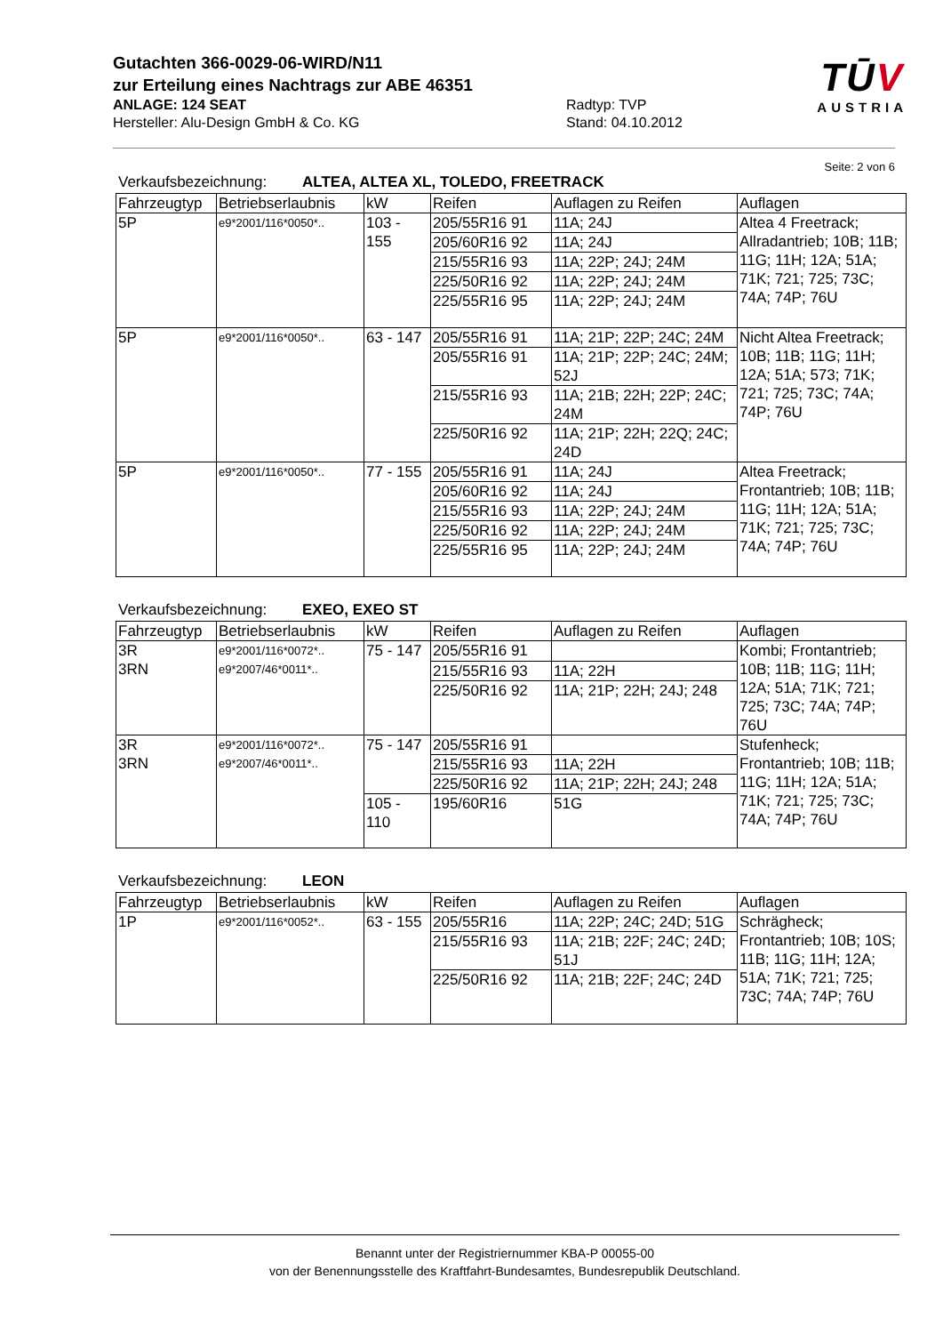Gutachten 366-0029-06-WIRD/N11
zur Erteilung eines Nachtrags zur ABE 46351
ANLAGE: 124 SEAT Radtyp: TVP
Hersteller: Alu-Design GmbH & Co. KG Stand: 04.10.2012
TŪV
AUSTRIA
Seite: 2 von 6
Verkaufsbezeichnung: ALTEA, ALTEA XL, TOLEDO, FREETRACK
| Fahrzeugtyp | Betriebserlaubnis | kW | Reifen | Auflagen zu Reifen | Auflagen |
| --- | --- | --- | --- | --- | --- |
| 5P | e9*2001/116*0050*.. | 103 - 155 | 205/55R16 91 | 11A; 24J | Altea 4 Freetrack; Allradantrieb; 10B; 11B; 11G; 11H; 12A; 51A; 71K; 721; 725; 73C; 74A; 74P; 76U |
| | | | 205/60R16 92 | 11A; 24J | |
| | | | 215/55R16 93 | 11A; 22P; 24J; 24M | |
| | | | 225/50R16 92 | 11A; 22P; 24J; 24M | |
| | | | 225/55R16 95 | 11A; 22P; 24J; 24M | |
| 5P | e9*2001/116*0050*.. | 63 - 147 | 205/55R16 91 | 11A; 21P; 22P; 24C; 24M | Nicht Altea Freetrack; 10B; 11B; 11G; 11H; 12A; 51A; 573; 71K; 721; 725; 73C; 74A; 74P; 76U |
| | | | 205/55R16 91 | 11A; 21P; 22P; 24C; 24M; 52J | |
| | | | 215/55R16 93 | 11A; 21B; 22H; 22P; 24C; 24M | |
| | | | 225/50R16 92 | 11A; 21P; 22H; 22Q; 24C; 24D | |
| 5P | e9*2001/116*0050*.. | 77 - 155 | 205/55R16 91 | 11A; 24J | Altea Freetrack; Frontantrieb; 10B; 11B; 11G; 11H; 12A; 51A; 71K; 721; 725; 73C; 74A; 74P; 76U |
| | | | 205/60R16 92 | 11A; 24J | |
| | | | 215/55R16 93 | 11A; 22P; 24J; 24M | |
| | | | 225/50R16 92 | 11A; 22P; 24J; 24M | |
| | | | 225/55R16 95 | 11A; 22P; 24J; 24M | |
Verkaufsbezeichnung: EXEO, EXEO ST
| Fahrzeugtyp | Betriebserlaubnis | kW | Reifen | Auflagen zu Reifen | Auflagen |
| --- | --- | --- | --- | --- | --- |
| 3R 3RN | e9*2001/116*0072*.. e9*2007/46*0011*.. | 75 - 147 | 205/55R16 91 | | Kombi; Frontantrieb; 10B; 11B; 11G; 11H; 12A; 51A; 71K; 721; 725; 73C; 74A; 74P; 76U |
| | | | 215/55R16 93 | 11A; 22H | |
| | | | 225/50R16 92 | 11A; 21P; 22H; 24J; 248 | |
| 3R 3RN | e9*2001/116*0072*.. e9*2007/46*0011*.. | 75 - 147 | 205/55R16 91 | | Stufenheck; Frontantrieb; 10B; 11B; 11G; 11H; 12A; 51A; 71K; 721; 725; 73C; 74A; 74P; 76U |
| | | | 215/55R16 93 | 11A; 22H | |
| | | | 225/50R16 92 | 11A; 21P; 22H; 24J; 248 | |
| | | 105 - 110 | 195/60R16 | 51G | |
Verkaufsbezeichnung: LEON
| Fahrzeugtyp | Betriebserlaubnis | kW | Reifen | Auflagen zu Reifen | Auflagen |
| --- | --- | --- | --- | --- | --- |
| 1P | e9*2001/116*0052*.. | 63 - 155 | 205/55R16 | 11A; 22P; 24C; 24D; 51G | Schrägheck; Frontantrieb; 10B; 10S; 11B; 11G; 11H; 12A; 51A; 71K; 721; 725; 73C; 74A; 74P; 76U |
| | | | 215/55R16 93 | 11A; 21B; 22F; 24C; 24D; 51J | |
| | | | 225/50R16 92 | 11A; 21B; 22F; 24C; 24D | |
Benannt unter der Registriernummer KBA-P 00055-00
von der Benennungsstelle des Kraftfahrt-Bundesamtes, Bundesrepublik Deutschland.